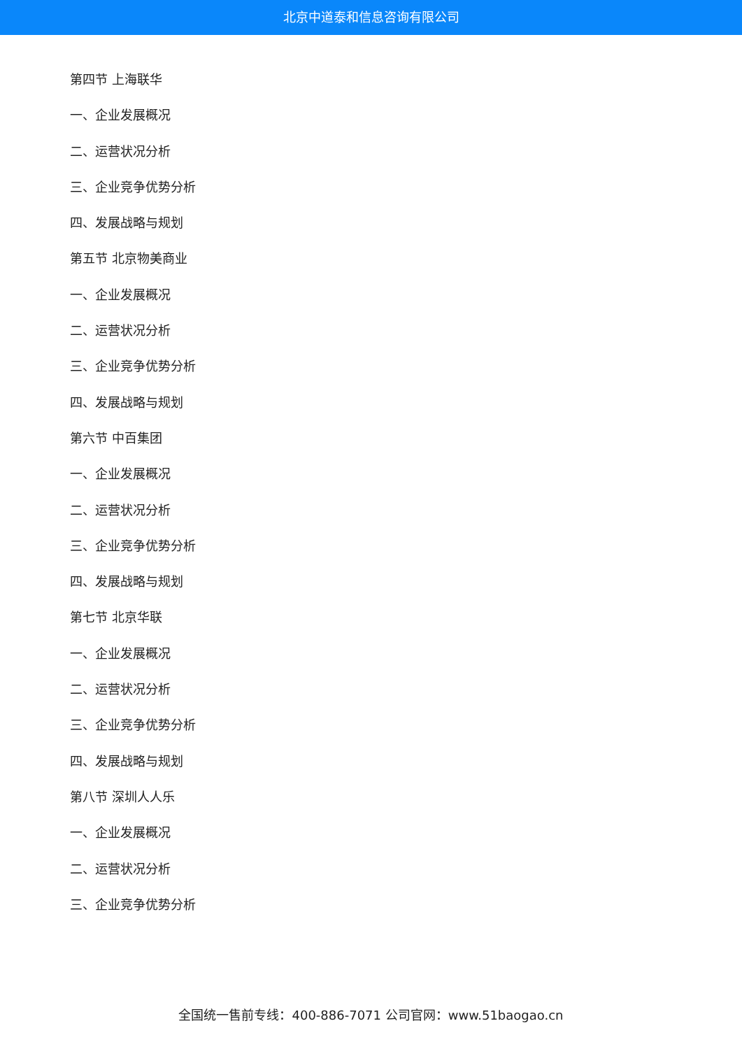北京中道泰和信息咨询有限公司
第四节 上海联华
一、企业发展概况
二、运营状况分析
三、企业竞争优势分析
四、发展战略与规划
第五节 北京物美商业
一、企业发展概况
二、运营状况分析
三、企业竞争优势分析
四、发展战略与规划
第六节 中百集团
一、企业发展概况
二、运营状况分析
三、企业竞争优势分析
四、发展战略与规划
第七节 北京华联
一、企业发展概况
二、运营状况分析
三、企业竞争优势分析
四、发展战略与规划
第八节 深圳人人乐
一、企业发展概况
二、运营状况分析
三、企业竞争优势分析
全国统一售前专线：400-886-7071 公司官网：www.51baogao.cn